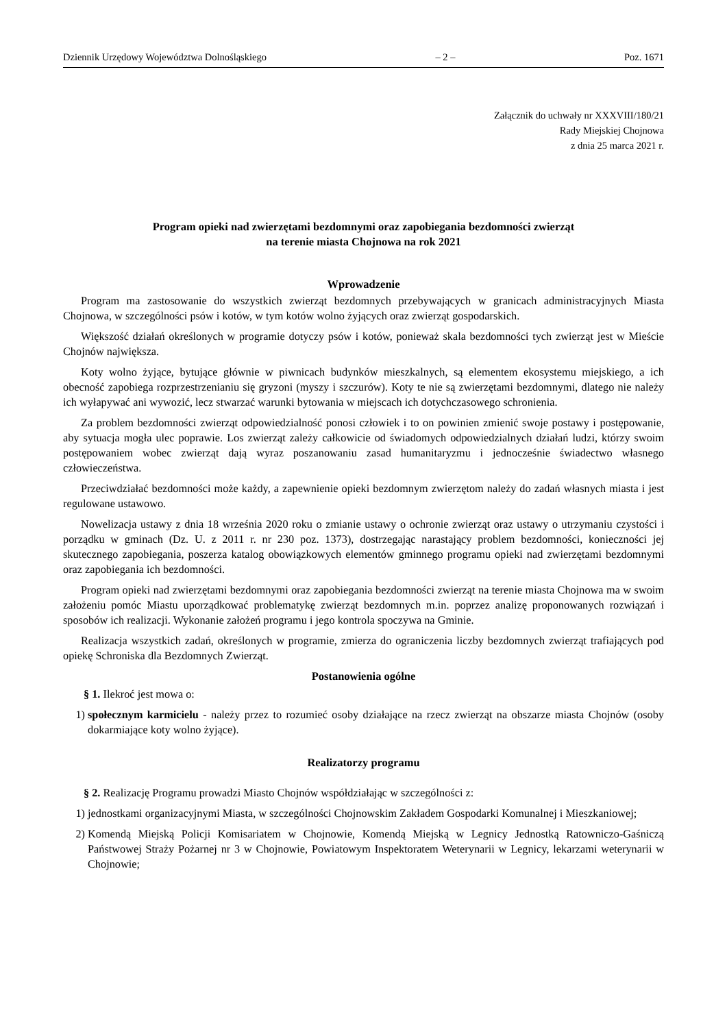Dziennik Urzędowy Województwa Dolnośląskiego – 2 – Poz. 1671
Załącznik do uchwały nr XXXVIII/180/21
Rady Miejskiej Chojnowa
z dnia 25 marca 2021 r.
Program opieki nad zwierzętami bezdomnymi oraz zapobiegania bezdomności zwierząt
na terenie miasta Chojnowa na rok 2021
Wprowadzenie
Program ma zastosowanie do wszystkich zwierząt bezdomnych przebywających w granicach administracyjnych Miasta Chojnowa, w szczególności psów i kotów, w tym kotów wolno żyjących oraz zwierząt gospodarskich.
Większość działań określonych w programie dotyczy psów i kotów, ponieważ skala bezdomności tych zwierząt jest w Mieście Chojnów największa.
Koty wolno żyjące, bytujące głównie w piwnicach budynków mieszkalnych, są elementem ekosystemu miejskiego, a ich obecność zapobiega rozprzestrzenianiu się gryzoni (myszy i szczurów). Koty te nie są zwierzętami bezdomnymi, dlatego nie należy ich wyłapywać ani wywozić, lecz stwarzać warunki bytowania w miejscach ich dotychczasowego schronienia.
Za problem bezdomności zwierząt odpowiedzialność ponosi człowiek i to on powinien zmienić swoje postawy i postępowanie, aby sytuacja mogła ulec poprawie. Los zwierząt zależy całkowicie od świadomych odpowiedzialnych działań ludzi, którzy swoim postępowaniem wobec zwierząt dają wyraz poszanowaniu zasad humanitaryzmu i jednocześnie świadectwo własnego człowieczeństwa.
Przeciwdziałać bezdomności może każdy, a zapewnienie opieki bezdomnym zwierzętom należy do zadań własnych miasta i jest regulowane ustawowo.
Nowelizacja ustawy z dnia 18 września 2020 roku o zmianie ustawy o ochronie zwierząt oraz ustawy o utrzymaniu czystości i porządku w gminach (Dz. U. z 2011 r. nr 230 poz. 1373), dostrzegając narastający problem bezdomności, konieczności jej skutecznego zapobiegania, poszerza katalog obowiązkowych elementów gminnego programu opieki nad zwierzętami bezdomnymi oraz zapobiegania ich bezdomności.
Program opieki nad zwierzętami bezdomnymi oraz zapobiegania bezdomności zwierząt na terenie miasta Chojnowa ma w swoim założeniu pomóc Miastu uporządkować problematykę zwierząt bezdomnych m.in. poprzez analizę proponowanych rozwiązań i sposobów ich realizacji. Wykonanie założeń programu i jego kontrola spoczywa na Gminie.
Realizacja wszystkich zadań, określonych w programie, zmierza do ograniczenia liczby bezdomnych zwierząt trafiających pod opiekę Schroniska dla Bezdomnych Zwierząt.
Postanowienia ogólne
§ 1. Ilekroć jest mowa o:
1) społecznym karmicielu - należy przez to rozumieć osoby działające na rzecz zwierząt na obszarze miasta Chojnów (osoby dokarmiające koty wolno żyjące).
Realizatorzy programu
§ 2. Realizację Programu prowadzi Miasto Chojnów współdziałając w szczególności z:
1) jednostkami organizacyjnymi Miasta, w szczególności Chojnowskim Zakładem Gospodarki Komunalnej i Mieszkaniowej;
2) Komendą Miejską Policji Komisariatem w Chojnowie, Komendą Miejską w Legnicy Jednostką Ratowniczo-Gaśniczą Państwowej Straży Pożarnej nr 3 w Chojnowie, Powiatowym Inspektoratem Weterynarii w Legnicy, lekarzami weterynarii w Chojnowie;